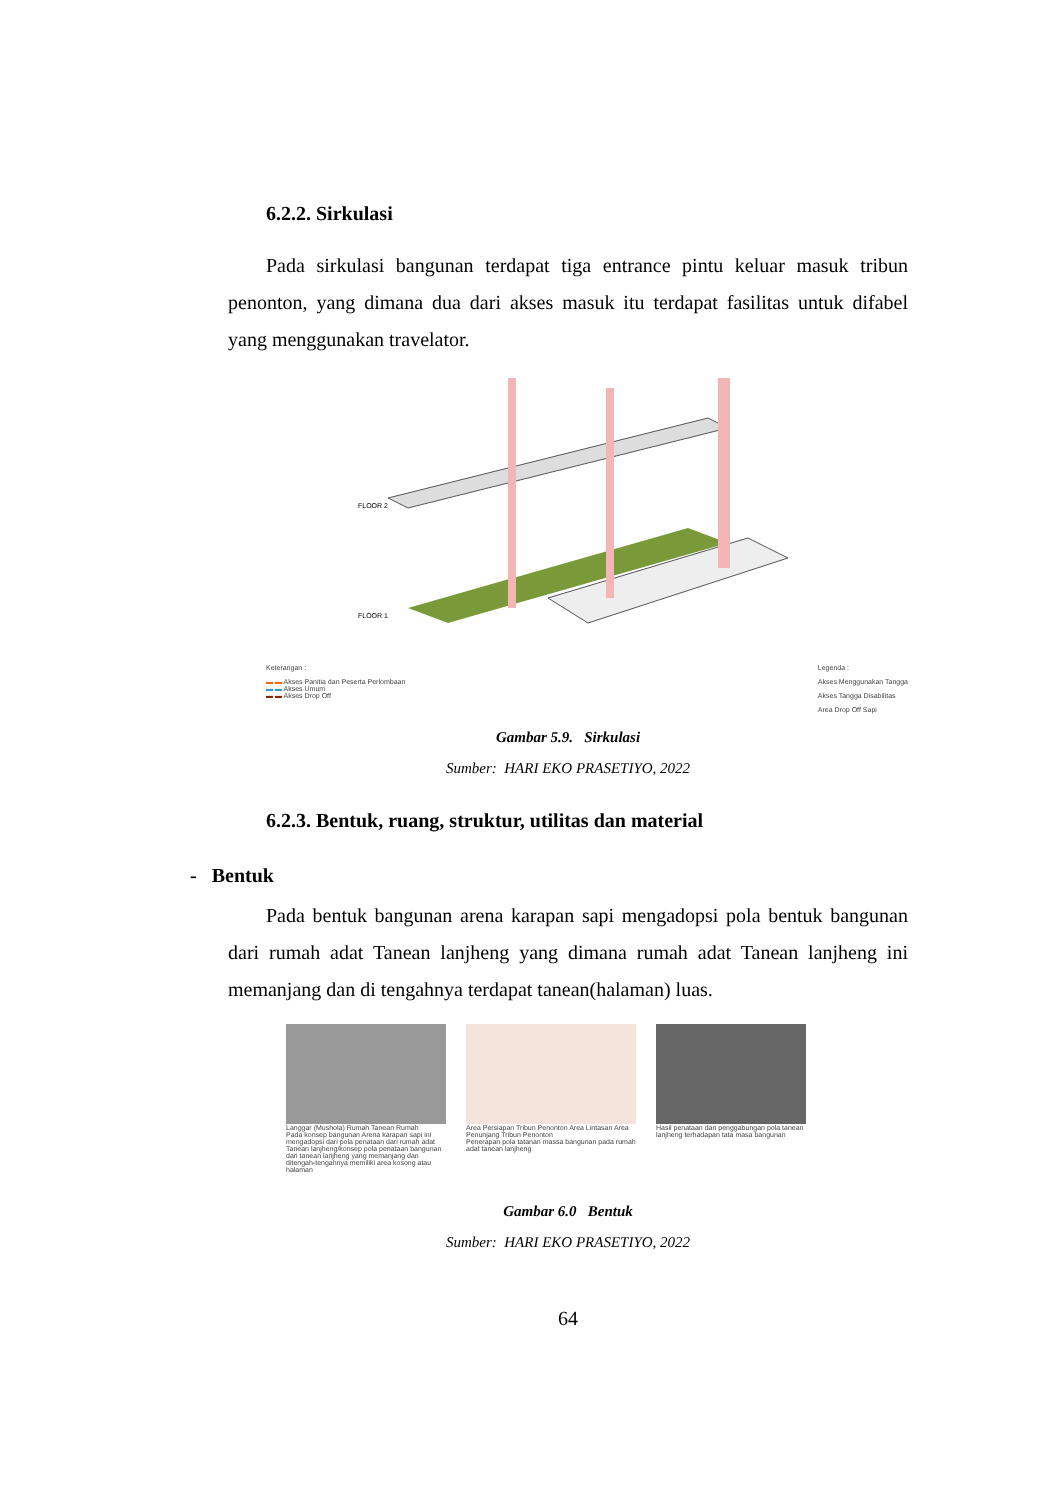6.2.2. Sirkulasi
Pada sirkulasi bangunan terdapat tiga entrance pintu keluar masuk tribun penonton, yang dimana dua dari akses masuk itu terdapat fasilitas untuk difabel yang menggunakan travelator.
FLOOR 2
FLOOR 1
Keterangan :
▬ ▬ Akses Panitia dan Peserta Perlombaan
▬ ▬ Akses Umum
▬ ▬ Akses Drop Off
Legenda :
Akses Menggunakan Tangga
Akses Tangga Disabilitas
Area Drop Off Sapi
Gambar 5.9. Sirkulasi
Sumber: HARI EKO PRASETIYO, 2022
6.2.3. Bentuk, ruang, struktur, utilitas dan material
- Bentuk
Pada bentuk bangunan arena karapan sapi mengadopsi pola bentuk bangunan dari rumah adat Tanean lanjheng yang dimana rumah adat Tanean lanjheng ini memanjang dan di tengahnya terdapat tanean(halaman) luas.
Langgar (Mushola) Rumah Tanean Rumah
Pada konsep bangunan Arena karapan sapi ini mengadopsi dari pola penataan dari rumah adat Tanean lanjheng/konsep pola penataan bangunan dari tanean lanjheng yang memanjang dan ditengah-tengahnya memiliki area kosong atau halaman
Area Persiapan Tribun Penonton Area Lintasan Area Penunjang Tribun Penonton
Penerapan pola tatanan massa bangunan pada rumah adat tanean lanjheng
Hasil penataan dari penggabungan pola tanean lanjheng terhadapan tata masa bangunan
Gambar 6.0 Bentuk
Sumber: HARI EKO PRASETIYO, 2022
64